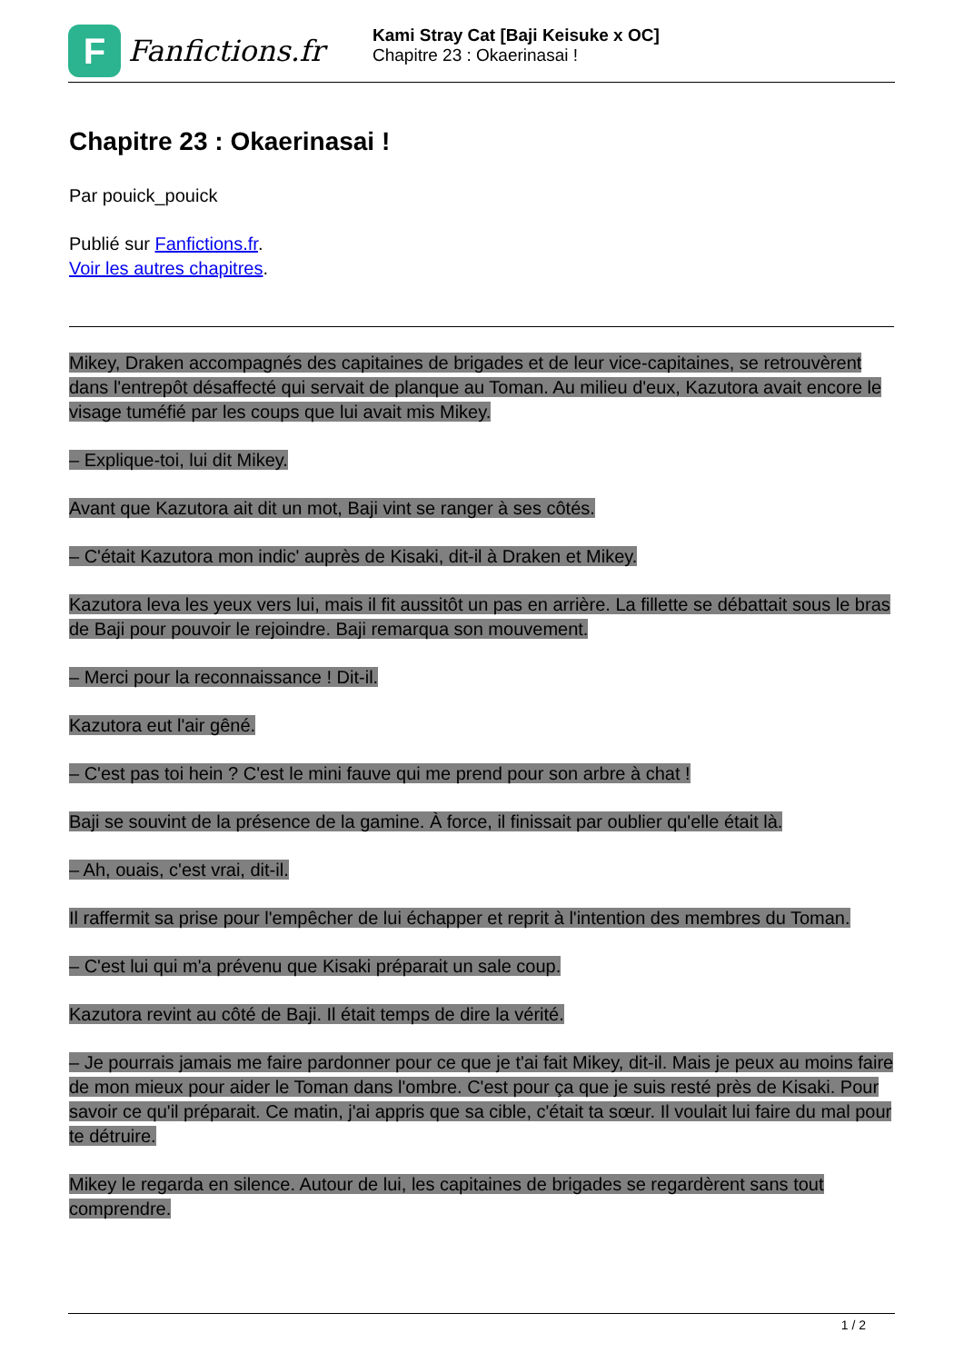F
Fanfictions.fr
Kami Stray Cat [Baji Keisuke x OC]
Chapitre 23 : Okaerinasai !
Chapitre 23 : Okaerinasai !
Par pouick_pouick
Publié sur Fanfictions.fr.
Voir les autres chapitres.
Mikey, Draken accompagnés des capitaines de brigades et de leur vice-capitaines, se retrouvèrent dans l'entrepôt désaffecté qui servait de planque au Toman. Au milieu d'eux, Kazutora avait encore le visage tuméfié par les coups que lui avait mis Mikey.
– Explique-toi, lui dit Mikey.
Avant que Kazutora ait dit un mot, Baji vint se ranger à ses côtés.
– C'était Kazutora mon indic' auprès de Kisaki, dit-il à Draken et Mikey.
Kazutora leva les yeux vers lui, mais il fit aussitôt un pas en arrière. La fillette se débattait sous le bras de Baji pour pouvoir le rejoindre. Baji remarqua son mouvement.
– Merci pour la reconnaissance ! Dit-il.
Kazutora eut l'air gêné.
– C'est pas toi hein ? C'est le mini fauve qui me prend pour son arbre à chat !
Baji se souvint de la présence de la gamine. À force, il finissait par oublier qu'elle était là.
– Ah, ouais, c'est vrai, dit-il.
Il raffermit sa prise pour l'empêcher de lui échapper et reprit à l'intention des membres du Toman.
– C'est lui qui m'a prévenu que Kisaki préparait un sale coup.
Kazutora revint au côté de Baji. Il était temps de dire la vérité.
– Je pourrais jamais me faire pardonner pour ce que je t'ai fait Mikey, dit-il. Mais je peux au moins faire de mon mieux pour aider le Toman dans l'ombre. C'est pour ça que je suis resté près de Kisaki. Pour savoir ce qu'il préparait. Ce matin, j'ai appris que sa cible, c'était ta sœur. Il voulait lui faire du mal pour te détruire.
Mikey le regarda en silence. Autour de lui, les capitaines de brigades se regardèrent sans tout comprendre.
1 / 2